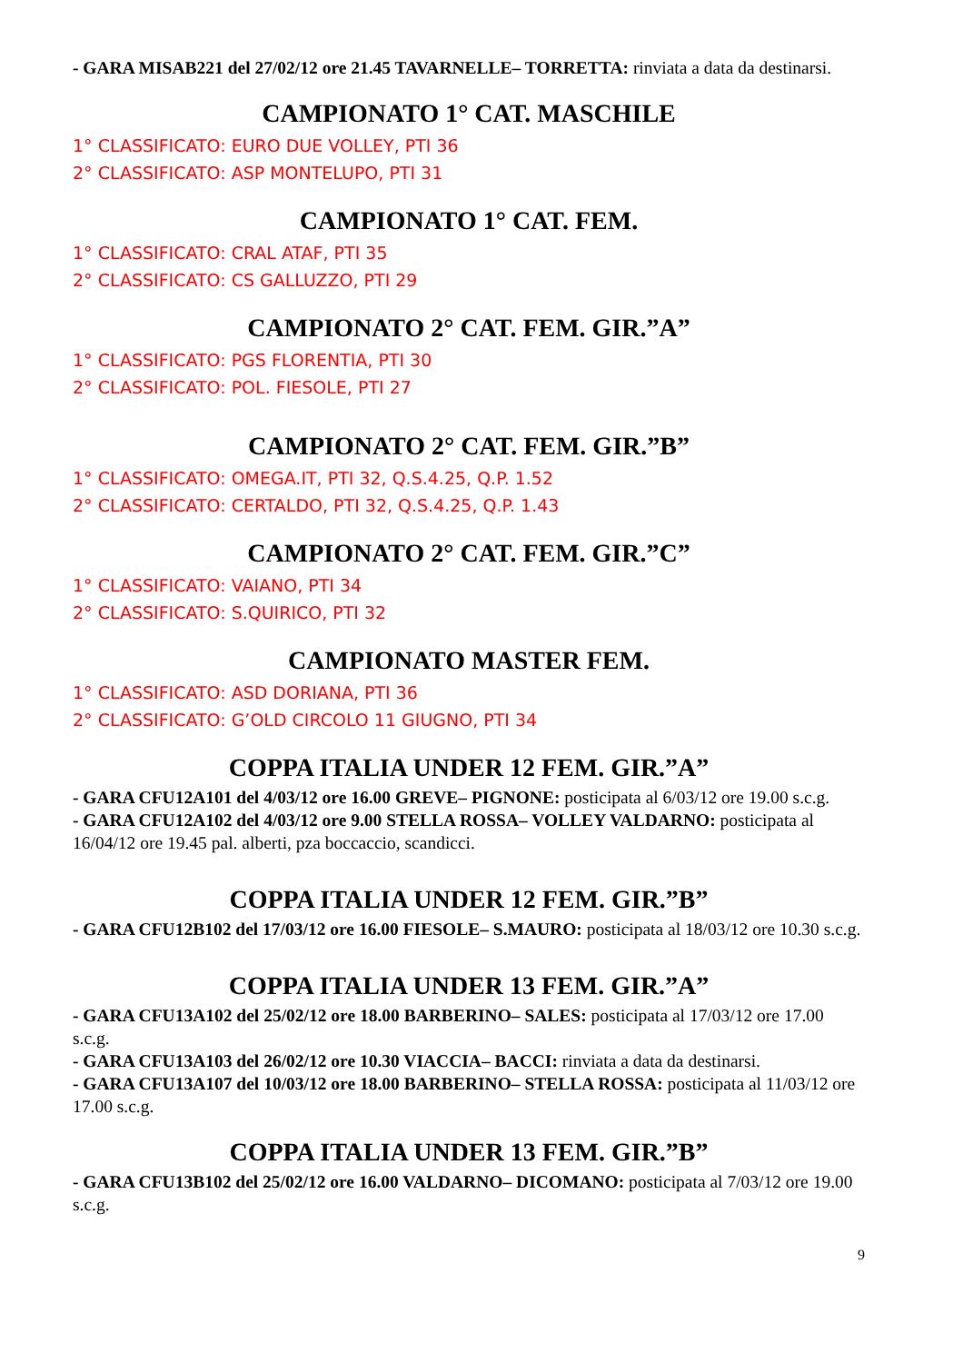- GARA MISAB221 del 27/02/12 ore 21.45 TAVARNELLE– TORRETTA: rinviata a data da destinarsi.
CAMPIONATO 1° CAT. MASCHILE
1° CLASSIFICATO: EURO DUE VOLLEY, PTI 36
2° CLASSIFICATO: ASP MONTELUPO, PTI 31
CAMPIONATO 1° CAT. FEM.
1° CLASSIFICATO: CRAL ATAF, PTI 35
2° CLASSIFICATO: CS GALLUZZO, PTI 29
CAMPIONATO 2° CAT. FEM. GIR.”A”
1° CLASSIFICATO: PGS FLORENTIA, PTI 30
2° CLASSIFICATO: POL. FIESOLE, PTI 27
CAMPIONATO 2° CAT. FEM. GIR.”B”
1° CLASSIFICATO: OMEGA.IT, PTI 32, Q.S.4.25, Q.P. 1.52
2° CLASSIFICATO: CERTALDO, PTI 32, Q.S.4.25, Q.P. 1.43
CAMPIONATO 2° CAT. FEM. GIR.”C”
1° CLASSIFICATO: VAIANO, PTI 34
2° CLASSIFICATO: S.QUIRICO, PTI 32
CAMPIONATO MASTER FEM.
1° CLASSIFICATO: ASD DORIANA, PTI 36
2° CLASSIFICATO: G’OLD CIRCOLO 11 GIUGNO, PTI 34
COPPA ITALIA UNDER 12 FEM. GIR.”A”
- GARA CFU12A101 del 4/03/12 ore 16.00 GREVE– PIGNONE: posticipata al 6/03/12 ore 19.00 s.c.g.
- GARA CFU12A102 del 4/03/12 ore 9.00 STELLA ROSSA– VOLLEY VALDARNO: posticipata al 16/04/12 ore 19.45 pal. alberti, pza boccaccio, scandicci.
COPPA ITALIA UNDER 12 FEM. GIR.”B”
- GARA CFU12B102 del 17/03/12 ore 16.00 FIESOLE– S.MAURO: posticipata al 18/03/12 ore 10.30 s.c.g.
COPPA ITALIA UNDER 13 FEM. GIR.”A”
- GARA CFU13A102 del 25/02/12 ore 18.00 BARBERINO– SALES: posticipata al 17/03/12 ore 17.00 s.c.g.
- GARA CFU13A103 del 26/02/12 ore 10.30 VIACCIA– BACCI: rinviata a data da destinarsi.
- GARA CFU13A107 del 10/03/12 ore 18.00 BARBERINO– STELLA ROSSA: posticipata al 11/03/12 ore 17.00 s.c.g.
COPPA ITALIA UNDER 13 FEM. GIR.”B”
- GARA CFU13B102 del 25/02/12 ore 16.00 VALDARNO– DICOMANO: posticipata al 7/03/12 ore 19.00 s.c.g.
9